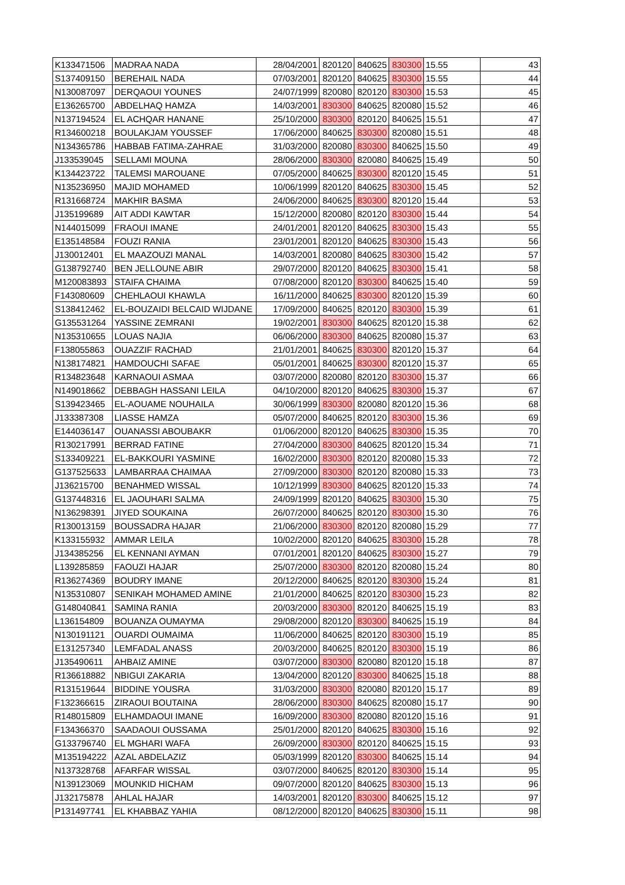| K133471506 | MADRAA NADA | 28/04/2001 | 820120 | 840625 | 830300 | 15.55 | 43 |
| S137409150 | BEREHAIL NADA | 07/03/2001 | 820120 | 840625 | 830300 | 15.55 | 44 |
| N130087097 | DERQAOUI YOUNES | 24/07/1999 | 820080 | 820120 | 830300 | 15.53 | 45 |
| E136265700 | ABDELHAQ HAMZA | 14/03/2001 | 830300 | 840625 | 820080 | 15.52 | 46 |
| N137194524 | EL ACHQAR HANANE | 25/10/2000 | 830300 | 820120 | 840625 | 15.51 | 47 |
| R134600218 | BOULAKJAM YOUSSEF | 17/06/2000 | 840625 | 830300 | 820080 | 15.51 | 48 |
| N134365786 | HABBAB FATIMA-ZAHRAE | 31/03/2000 | 820080 | 830300 | 840625 | 15.50 | 49 |
| J133539045 | SELLAMI MOUNA | 28/06/2000 | 830300 | 820080 | 840625 | 15.49 | 50 |
| K134423722 | TALEMSI MAROUANE | 07/05/2000 | 840625 | 830300 | 820120 | 15.45 | 51 |
| N135236950 | MAJID MOHAMED | 10/06/1999 | 820120 | 840625 | 830300 | 15.45 | 52 |
| R131668724 | MAKHIR BASMA | 24/06/2000 | 840625 | 830300 | 820120 | 15.44 | 53 |
| J135199689 | AIT ADDI KAWTAR | 15/12/2000 | 820080 | 820120 | 830300 | 15.44 | 54 |
| N144015099 | FRAOUI IMANE | 24/01/2001 | 820120 | 840625 | 830300 | 15.43 | 55 |
| E135148584 | FOUZI RANIA | 23/01/2001 | 820120 | 840625 | 830300 | 15.43 | 56 |
| J130012401 | EL MAAZOUZI MANAL | 14/03/2001 | 820080 | 840625 | 830300 | 15.42 | 57 |
| G138792740 | BEN JELLOUNE ABIR | 29/07/2000 | 820120 | 840625 | 830300 | 15.41 | 58 |
| M120083893 | STAIFA CHAIMA | 07/08/2000 | 820120 | 830300 | 840625 | 15.40 | 59 |
| F143080609 | CHEHLAOUI KHAWLA | 16/11/2000 | 840625 | 830300 | 820120 | 15.39 | 60 |
| S138412462 | EL-BOUZAIDI BELCAID WIJDANE | 17/09/2000 | 840625 | 820120 | 830300 | 15.39 | 61 |
| G135531264 | YASSINE ZEMRANI | 19/02/2001 | 830300 | 840625 | 820120 | 15.38 | 62 |
| N135310655 | LOUAS NAJIA | 06/06/2000 | 830300 | 840625 | 820080 | 15.37 | 63 |
| F138055863 | OUAZZIF RACHAD | 21/01/2001 | 840625 | 830300 | 820120 | 15.37 | 64 |
| N138174821 | HAMDOUCHI SAFAE | 05/01/2001 | 840625 | 830300 | 820120 | 15.37 | 65 |
| R134823648 | KARNAOUI ASMAA | 03/07/2000 | 820080 | 820120 | 830300 | 15.37 | 66 |
| N149018662 | DEBBAGH HASSANI LEILA | 04/10/2000 | 820120 | 840625 | 830300 | 15.37 | 67 |
| S139423465 | EL-AOUAME NOUHAILA | 30/06/1999 | 830300 | 820080 | 820120 | 15.36 | 68 |
| J133387308 | LIASSE HAMZA | 05/07/2000 | 840625 | 820120 | 830300 | 15.36 | 69 |
| E144036147 | OUANASSI ABOUBAKR | 01/06/2000 | 820120 | 840625 | 830300 | 15.35 | 70 |
| R130217991 | BERRAD FATINE | 27/04/2000 | 830300 | 840625 | 820120 | 15.34 | 71 |
| S133409221 | EL-BAKKOURI YASMINE | 16/02/2000 | 830300 | 820120 | 820080 | 15.33 | 72 |
| G137525633 | LAMBARRAA CHAIMAA | 27/09/2000 | 830300 | 820120 | 820080 | 15.33 | 73 |
| J136215700 | BENAHMED WISSAL | 10/12/1999 | 830300 | 840625 | 820120 | 15.33 | 74 |
| G137448316 | EL JAOUHARI SALMA | 24/09/1999 | 820120 | 840625 | 830300 | 15.30 | 75 |
| N136298391 | JIYED SOUKAINA | 26/07/2000 | 840625 | 820120 | 830300 | 15.30 | 76 |
| R130013159 | BOUSSADRA HAJAR | 21/06/2000 | 830300 | 820120 | 820080 | 15.29 | 77 |
| K133155932 | AMMAR LEILA | 10/02/2000 | 820120 | 840625 | 830300 | 15.28 | 78 |
| J134385256 | EL KENNANI AYMAN | 07/01/2001 | 820120 | 840625 | 830300 | 15.27 | 79 |
| L139285859 | FAOUZI HAJAR | 25/07/2000 | 830300 | 820120 | 820080 | 15.24 | 80 |
| R136274369 | BOUDRY IMANE | 20/12/2000 | 840625 | 820120 | 830300 | 15.24 | 81 |
| N135310807 | SENIKAH MOHAMED AMINE | 21/01/2000 | 840625 | 820120 | 830300 | 15.23 | 82 |
| G148040841 | SAMINA RANIA | 20/03/2000 | 830300 | 820120 | 840625 | 15.19 | 83 |
| L136154809 | BOUANZA OUMAYMA | 29/08/2000 | 820120 | 830300 | 840625 | 15.19 | 84 |
| N130191121 | OUARDI OUMAIMA | 11/06/2000 | 840625 | 820120 | 830300 | 15.19 | 85 |
| E131257340 | LEMFADAL ANASS | 20/03/2000 | 840625 | 820120 | 830300 | 15.19 | 86 |
| J135490611 | AHBAIZ AMINE | 03/07/2000 | 830300 | 820080 | 820120 | 15.18 | 87 |
| R136618882 | NBIGUI ZAKARIA | 13/04/2000 | 820120 | 830300 | 840625 | 15.18 | 88 |
| R131519644 | BIDDINE YOUSRA | 31/03/2000 | 830300 | 820080 | 820120 | 15.17 | 89 |
| F132366615 | ZIRAOUI BOUTAINA | 28/06/2000 | 830300 | 840625 | 820080 | 15.17 | 90 |
| R148015809 | ELHAMDAOUI IMANE | 16/09/2000 | 830300 | 820080 | 820120 | 15.16 | 91 |
| F134366370 | SAADAOUI OUSSAMA | 25/01/2000 | 820120 | 840625 | 830300 | 15.16 | 92 |
| G133796740 | EL MGHARI WAFA | 26/09/2000 | 830300 | 820120 | 840625 | 15.15 | 93 |
| M135194222 | AZAL ABDELAZIZ | 05/03/1999 | 820120 | 830300 | 840625 | 15.14 | 94 |
| N137328768 | AFARFAR WISSAL | 03/07/2000 | 840625 | 820120 | 830300 | 15.14 | 95 |
| N139123069 | MOUNKID HICHAM | 09/07/2000 | 820120 | 840625 | 830300 | 15.13 | 96 |
| J132175878 | AHLAL HAJAR | 14/03/2001 | 820120 | 830300 | 840625 | 15.12 | 97 |
| P131497741 | EL KHABBAZ YAHIA | 08/12/2000 | 820120 | 840625 | 830300 | 15.11 | 98 |